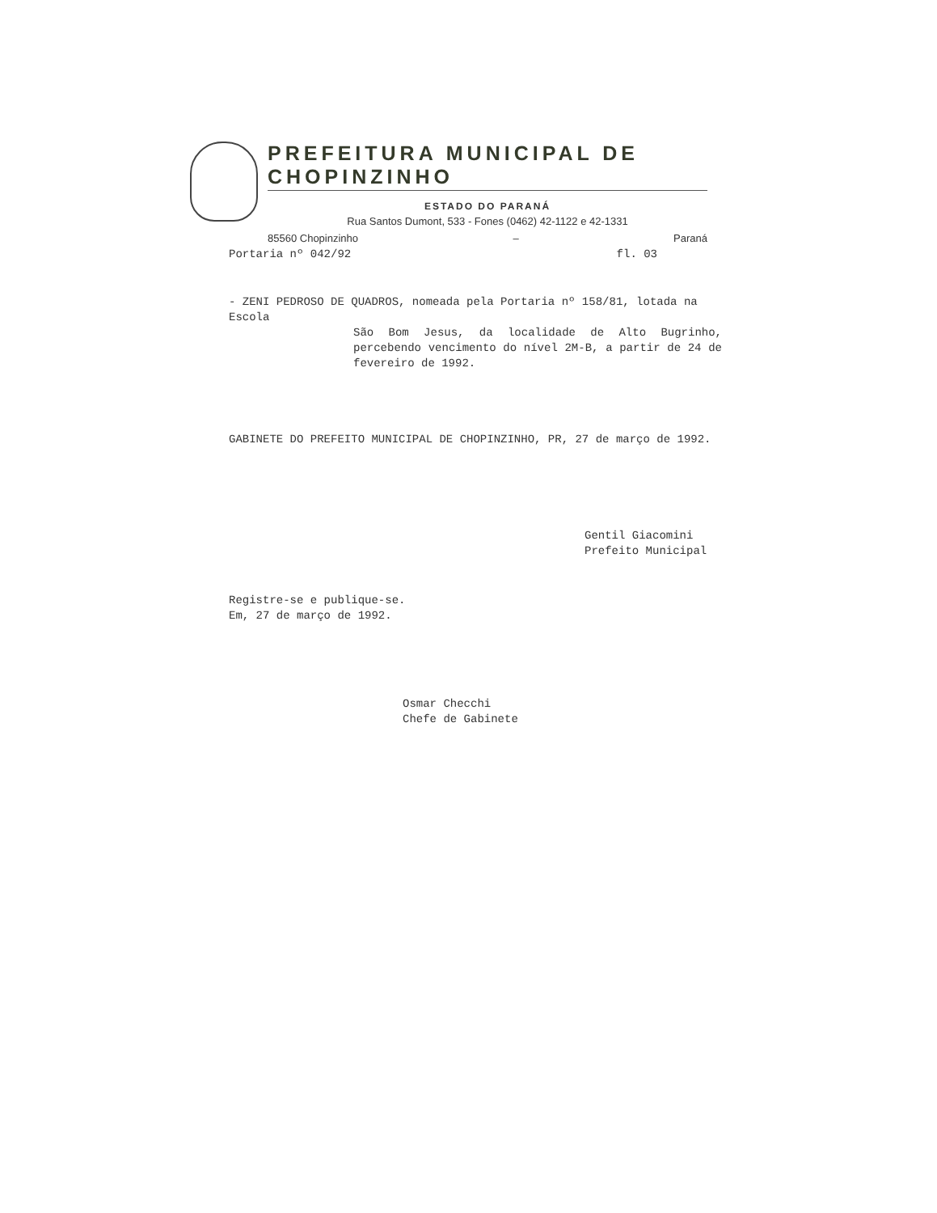PREFEITURA MUNICIPAL DE CHOPINZINHO
ESTADO DO PARANÁ
Rua Santos Dumont, 533 - Fones (0462) 42-1122 e 42-1331
85560 Chopinzinho – Paraná
Portaria nº 042/92 fl. 03
- ZENI PEDROSO DE QUADROS, nomeada pela Portaria nº 158/81, lotada na Escola
São Bom Jesus, da localidade de Alto Bugrinho, percebendo vencimento do nível 2M-B, a partir de 24 de fevereiro de 1992.
GABINETE DO PREFEITO MUNICIPAL DE CHOPINZINHO, PR, 27 de março de 1992.
Gentil Giacomini
Prefeito Municipal
Registre-se e publique-se.
Em, 27 de março de 1992.
Osmar Checchi
Chefe de Gabinete